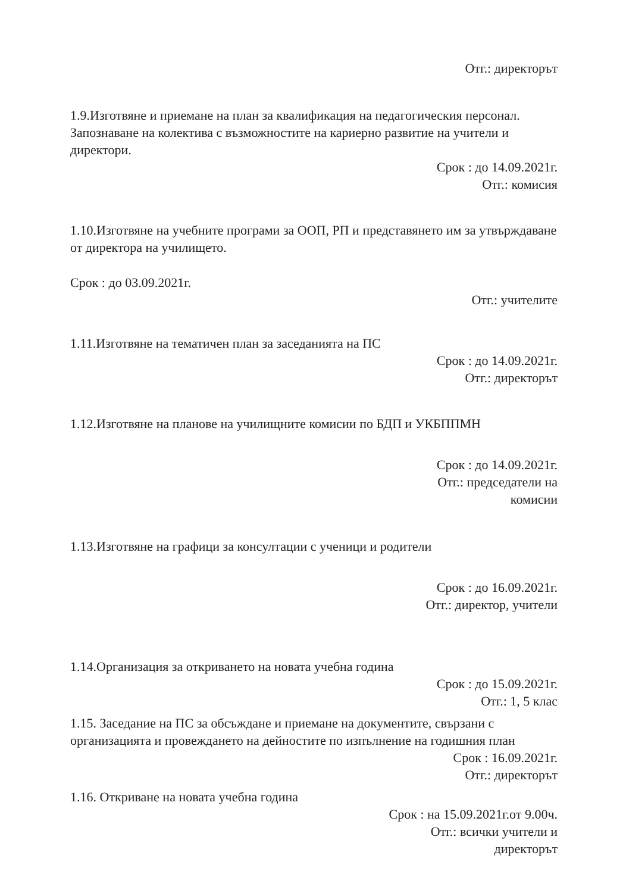Отг.: директорът
1.9.Изготвяне и приемане на план за квалификация на педагогическия персонал. Запознаване на колектива с възможностите на кариерно развитие на учители и директори.
Срок : до 14.09.2021г.
Отг.: комисия
1.10.Изготвяне на учебните програми за ООП, РП и представянето им за утвърждаване от директора на училището.
Срок : до 03.09.2021г.
Отг.: учителите
1.11.Изготвяне на тематичен план за заседанията на ПС
Срок : до 14.09.2021г.
Отг.: директорът
1.12.Изготвяне на планове на училищните комисии по БДП и УКБППМН
Срок : до 14.09.2021г.
Отг.: председатели на
комисии
1.13.Изготвяне на графици за консултации с ученици и родители
Срок : до 16.09.2021г.
Отг.: директор, учители
1.14.Организация за откриването на новата учебна година
Срок : до 15.09.2021г.
Отг.: 1, 5 клас
1.15. Заседание на ПС за обсъждане и приемане на документите, свързани с организацията и провеждането на дейностите по изпълнение на годишния план
Срок : 16.09.2021г.
Отг.: директорът
1.16. Откриване на новата учебна година
Срок : на 15.09.2021г.от 9.00ч.
Отг.: всички учители и
директорът